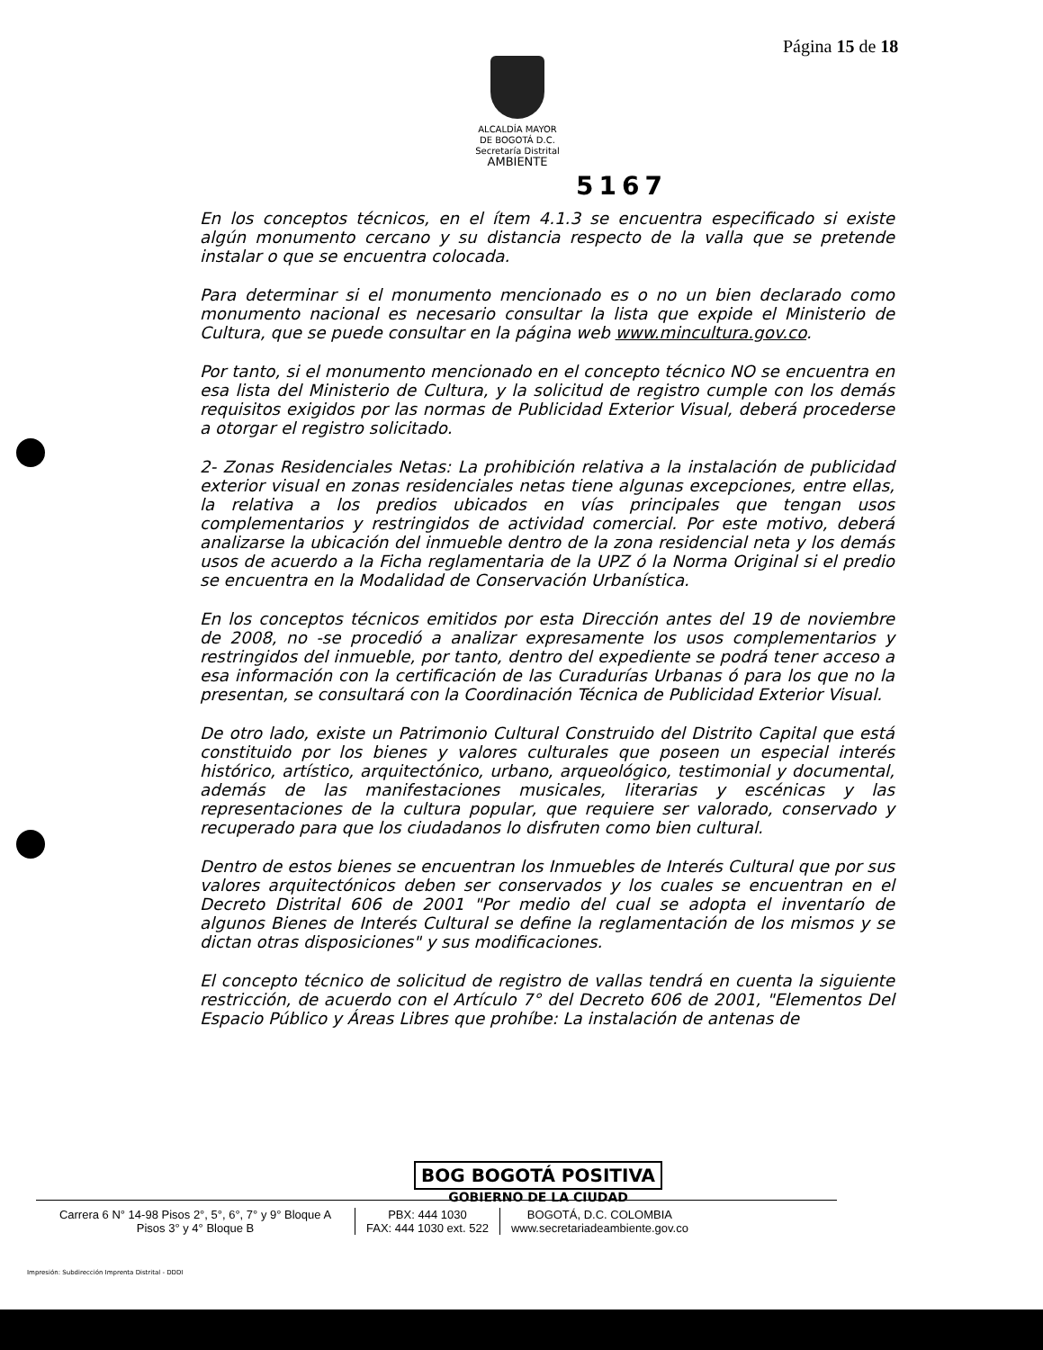Página 15 de 18
ALCALDÍA MAYOR
DE BOGOTÁ D.C.
Secretaría Distrital
AMBIENTE
5167
En los conceptos técnicos, en el ítem 4.1.3 se encuentra especificado si existe algún monumento cercano y su distancia respecto de la valla que se pretende instalar o que se encuentra colocada.
Para determinar si el monumento mencionado es o no un bien declarado como monumento nacional es necesario consultar la lista que expide el Ministerio de Cultura, que se puede consultar en la página web www.mincultura.gov.co.
Por tanto, si el monumento mencionado en el concepto técnico NO se encuentra en esa lista del Ministerio de Cultura, y la solicitud de registro cumple con los demás requisitos exigidos por las normas de Publicidad Exterior Visual, deberá procederse a otorgar el registro solicitado.
2- Zonas Residenciales Netas: La prohibición relativa a la instalación de publicidad exterior visual en zonas residenciales netas tiene algunas excepciones, entre ellas, la relativa a los predios ubicados en vías principales que tengan usos complementarios y restringidos de actividad comercial. Por este motivo, deberá analizarse la ubicación del inmueble dentro de la zona residencial neta y los demás usos de acuerdo a la Ficha reglamentaria de la UPZ ó la Norma Original si el predio se encuentra en la Modalidad de Conservación Urbanística.
En los conceptos técnicos emitidos por esta Dirección antes del 19 de noviembre de 2008, no -se procedió a analizar expresamente los usos complementarios y restringidos del inmueble, por tanto, dentro del expediente se podrá tener acceso a esa información con la certificación de las Curadurías Urbanas ó para los que no la presentan, se consultará con la Coordinación Técnica de Publicidad Exterior Visual.
De otro lado, existe un Patrimonio Cultural Construido del Distrito Capital que está constituido por los bienes y valores culturales que poseen un especial interés histórico, artístico, arquitectónico, urbano, arqueológico, testimonial y documental, además de las manifestaciones musicales, literarias y escénicas y las representaciones de la cultura popular, que requiere ser valorado, conservado y recuperado para que los ciudadanos lo disfruten como bien cultural.
Dentro de estos bienes se encuentran los Inmuebles de Interés Cultural que por sus valores arquitectónicos deben ser conservados y los cuales se encuentran en el Decreto Distrital 606 de 2001 "Por medio del cual se adopta el inventarío de algunos Bienes de Interés Cultural se define la reglamentación de los mismos y se dictan otras disposiciones" y sus modificaciones.
El concepto técnico de solicitud de registro de vallas tendrá en cuenta la siguiente restricción, de acuerdo con el Artículo 7° del Decreto 606 de 2001, "Elementos Del Espacio Público y Áreas Libres que prohíbe: La instalación de antenas de
BOG BOGOTÁ POSITIVA
GOBIERNO DE LA CIUDAD
Carrera 6 N° 14-98 Pisos 2°, 5°, 6°, 7° y 9° Bloque A
Pisos 3° y 4° Bloque B
PBX: 444 1030
FAX: 444 1030 ext. 522
BOGOTÁ, D.C. COLOMBIA
www.secretariadeambiente.gov.co
Impresión: Subdirección Imprenta Distrital - DDDI